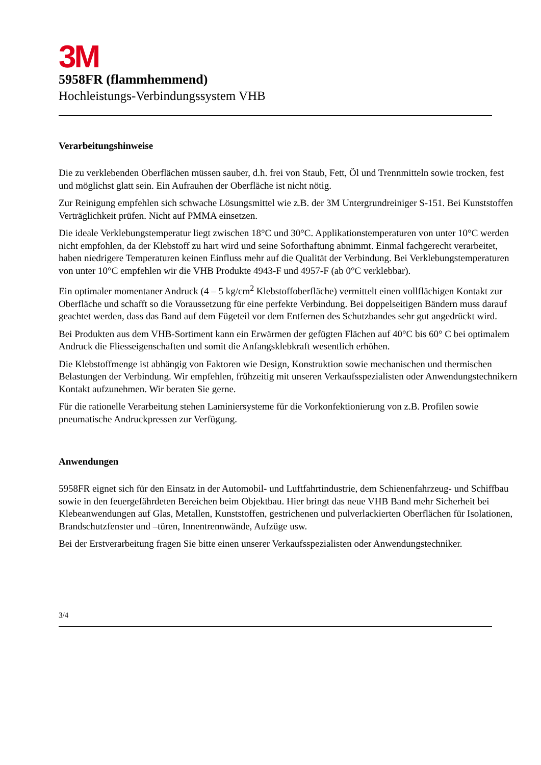3M
5958FR (flammhemmend)
Hochleistungs-Verbindungssystem VHB
Verarbeitungshinweise
Die zu verklebenden Oberflächen müssen sauber, d.h. frei von Staub, Fett, Öl und Trennmitteln sowie trocken, fest und möglichst glatt sein. Ein Aufrauhen der Oberfläche ist nicht nötig.
Zur Reinigung empfehlen sich schwache Lösungsmittel wie z.B. der 3M Untergrundreiniger S-151. Bei Kunststoffen Verträglichkeit prüfen. Nicht auf PMMA einsetzen.
Die ideale Verklebungstemperatur liegt zwischen 18°C und 30°C. Applikationstemperaturen von unter 10°C werden nicht empfohlen, da der Klebstoff zu hart wird und seine Soforthaftung abnimmt. Einmal fachgerecht verarbeitet, haben niedrigere Temperaturen keinen Einfluss mehr auf die Qualität der Verbindung. Bei Verklebungstemperaturen von unter 10°C empfehlen wir die VHB Produkte 4943-F und 4957-F (ab 0°C verklebbar).
Ein optimaler momentaner Andruck (4 – 5 kg/cm<sup>2</sup> Klebstoffoberfläche) vermittelt einen vollflächigen Kontakt zur Oberfläche und schafft so die Voraussetzung für eine perfekte Verbindung. Bei doppelseitigen Bändern muss darauf geachtet werden, dass das Band auf dem Fügeteil vor dem Entfernen des Schutzbandes sehr gut angedrückt wird.
Bei Produkten aus dem VHB-Sortiment kann ein Erwärmen der gefügten Flächen auf 40°C bis 60° C bei optimalem Andruck die Fliesseigenschaften und somit die Anfangsklebkraft wesentlich erhöhen.
Die Klebstoffmenge ist abhängig von Faktoren wie Design, Konstruktion sowie mechanischen und thermischen Belastungen der Verbindung. Wir empfehlen, frühzeitig mit unseren Verkaufsspezialisten oder Anwendungstechnikern Kontakt aufzunehmen. Wir beraten Sie gerne.
Für die rationelle Verarbeitung stehen Laminiersysteme für die Vorkonfektionierung von z.B. Profilen sowie pneumatische Andruckpressen zur Verfügung.
Anwendungen
5958FR eignet sich für den Einsatz in der Automobil- und Luftfahrtindustrie, dem Schienenfahrzeug- und Schiffbau sowie in den feuergefährdeten Bereichen beim Objektbau. Hier bringt das neue VHB Band mehr Sicherheit bei Klebeanwendungen auf Glas, Metallen, Kunststoffen, gestrichenen und pulverlackierten Oberflächen für Isolationen, Brandschutzfenster und –türen, Innentrennwände, Aufzüge usw.
Bei der Erstverarbeitung fragen Sie bitte einen unserer Verkaufsspezialisten oder Anwendungstechniker.
3/4